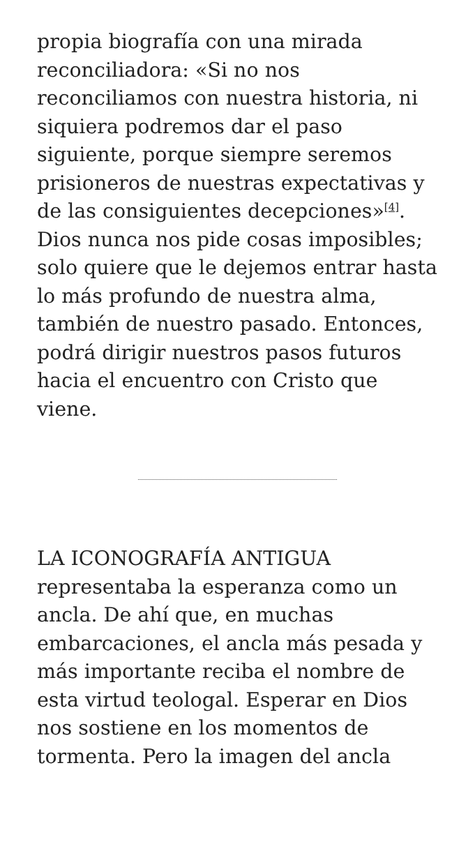propia biografía con una mirada reconciliadora: «Si no nos reconciliamos con nuestra historia, ni siquiera podremos dar el paso siguiente, porque siempre seremos prisioneros de nuestras expectativas y de las consiguientes decepciones»<sup>[4]</sup>. Dios nunca nos pide cosas imposibles; solo quiere que le dejemos entrar hasta lo más profundo de nuestra alma, también de nuestro pasado. Entonces, podrá dirigir nuestros pasos futuros hacia el encuentro con Cristo que viene.
LA ICONOGRAFÍA ANTIGUA representaba la esperanza como un ancla. De ahí que, en muchas embarcaciones, el ancla más pesada y más importante reciba el nombre de esta virtud teologal. Esperar en Dios nos sostiene en los momentos de tormenta. Pero la imagen del ancla